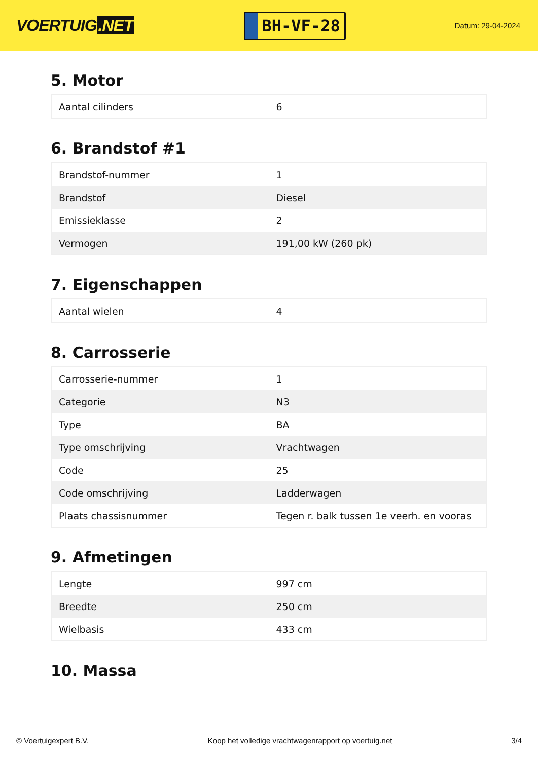VOERTUIG.NET
BH-VF-28
Datum: 29-04-2024
5. Motor
| Aantal cilinders | 6 |
6. Brandstof #1
| Brandstof-nummer | 1 |
| Brandstof | Diesel |
| Emissieklasse | 2 |
| Vermogen | 191,00 kW (260 pk) |
7. Eigenschappen
| Aantal wielen | 4 |
8. Carrosserie
| Carrosserie-nummer | 1 |
| Categorie | N3 |
| Type | BA |
| Type omschrijving | Vrachtwagen |
| Code | 25 |
| Code omschrijving | Ladderwagen |
| Plaats chassisnummer | Tegen r. balk tussen 1e veerh. en vooras |
9. Afmetingen
| Lengte | 997 cm |
| Breedte | 250 cm |
| Wielbasis | 433 cm |
10. Massa
© Voertuigexpert B.V. Koop het volledige vrachtwagenrapport op voertuig.net 3/4